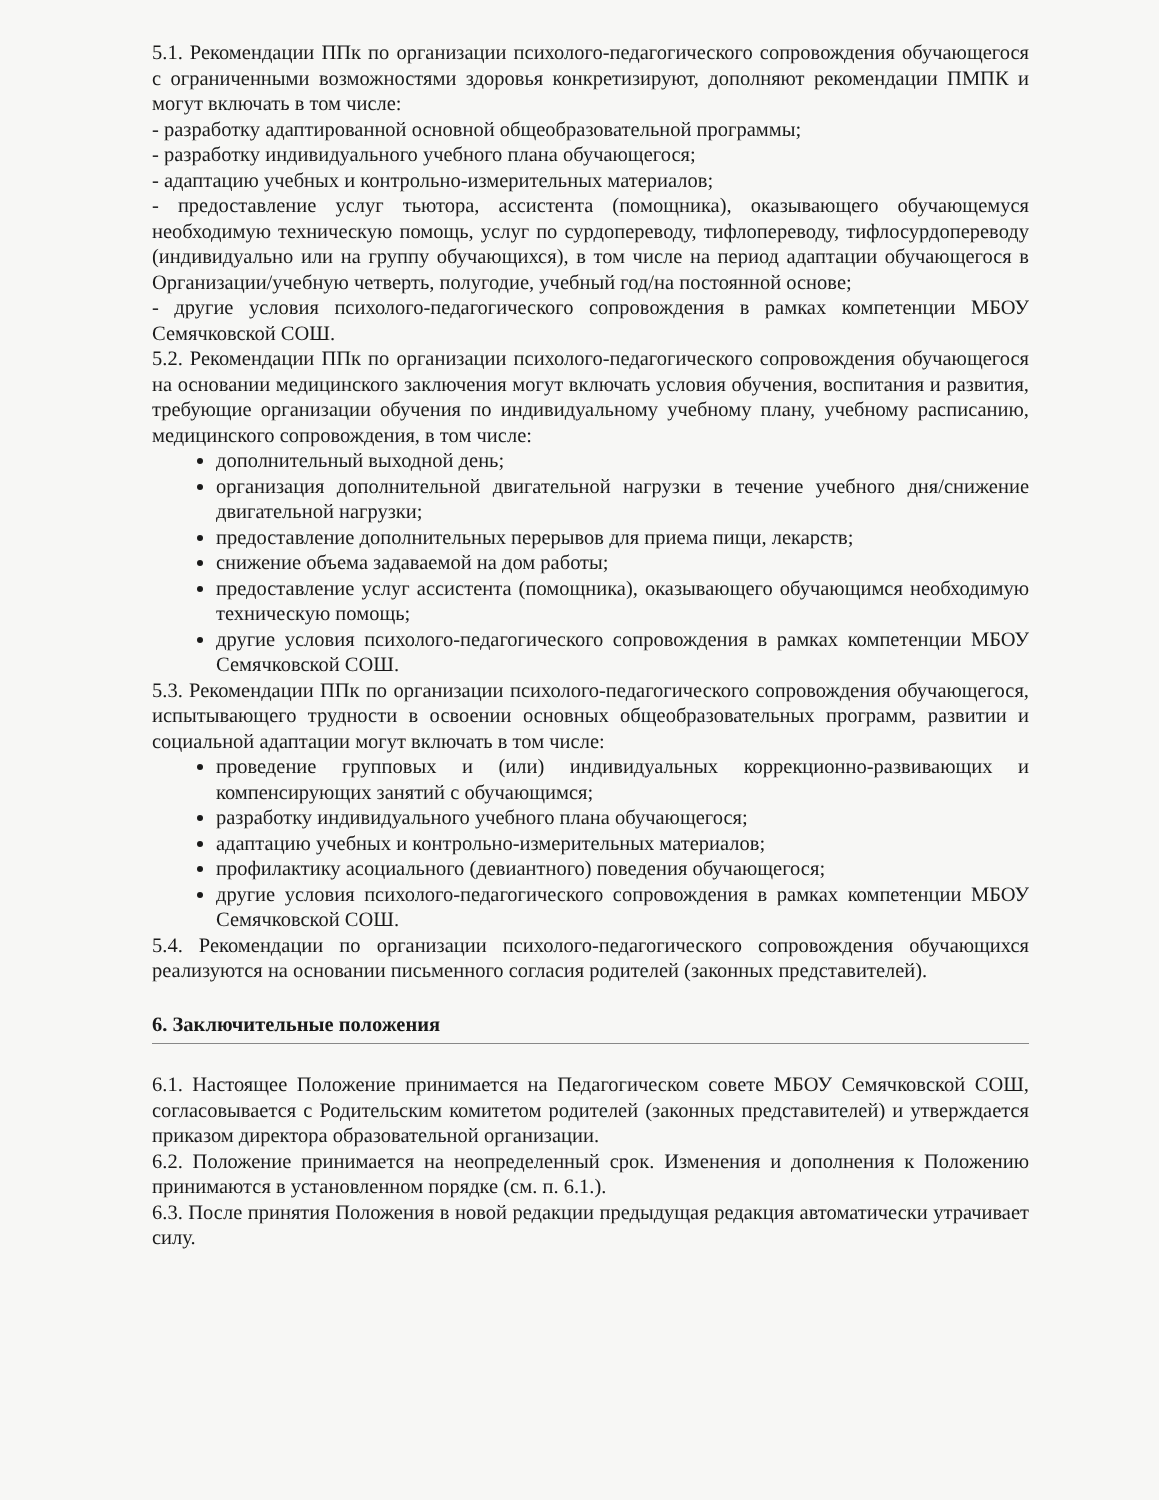5.1. Рекомендации ППк по организации психолого-педагогического сопровождения обучающегося с ограниченными возможностями здоровья конкретизируют, дополняют рекомендации ПМПК и могут включать в том числе:
- разработку адаптированной основной общеобразовательной программы;
- разработку индивидуального учебного плана обучающегося;
- адаптацию учебных и контрольно-измерительных материалов;
- предоставление услуг тьютора, ассистента (помощника), оказывающего обучающемуся необходимую техническую помощь, услуг по сурдопереводу, тифлопереводу, тифлосурдопереводу (индивидуально или на группу обучающихся), в том числе на период адаптации обучающегося в Организации/учебную четверть, полугодие, учебный год/на постоянной основе;
- другие условия психолого-педагогического сопровождения в рамках компетенции МБОУ Семячковской СОШ.
5.2. Рекомендации ППк по организации психолого-педагогического сопровождения обучающегося на основании медицинского заключения могут включать условия обучения, воспитания и развития, требующие организации обучения по индивидуальному учебному плану, учебному расписанию, медицинского сопровождения, в том числе:
дополнительный выходной день;
организация дополнительной двигательной нагрузки в течение учебного дня/снижение двигательной нагрузки;
предоставление дополнительных перерывов для приема пищи, лекарств;
снижение объема задаваемой на дом работы;
предоставление услуг ассистента (помощника), оказывающего обучающимся необходимую техническую помощь;
другие условия психолого-педагогического сопровождения в рамках компетенции МБОУ Семячковской СОШ.
5.3. Рекомендации ППк по организации психолого-педагогического сопровождения обучающегося, испытывающего трудности в освоении основных общеобразовательных программ, развитии и социальной адаптации могут включать в том числе:
проведение групповых и (или) индивидуальных коррекционно-развивающих и компенсирующих занятий с обучающимся;
разработку индивидуального учебного плана обучающегося;
адаптацию учебных и контрольно-измерительных материалов;
профилактику асоциального (девиантного) поведения обучающегося;
другие условия психолого-педагогического сопровождения в рамках компетенции МБОУ Семячковской СОШ.
5.4. Рекомендации по организации психолого-педагогического сопровождения обучающихся реализуются на основании письменного согласия родителей (законных представителей).
6. Заключительные положения
6.1. Настоящее Положение принимается на Педагогическом совете МБОУ Семячковской СОШ, согласовывается с Родительским комитетом родителей (законных представителей) и утверждается приказом директора образовательной организации.
6.2. Положение принимается на неопределенный срок. Изменения и дополнения к Положению принимаются в установленном порядке (см. п. 6.1.).
6.3. После принятия Положения в новой редакции предыдущая редакция автоматически утрачивает силу.